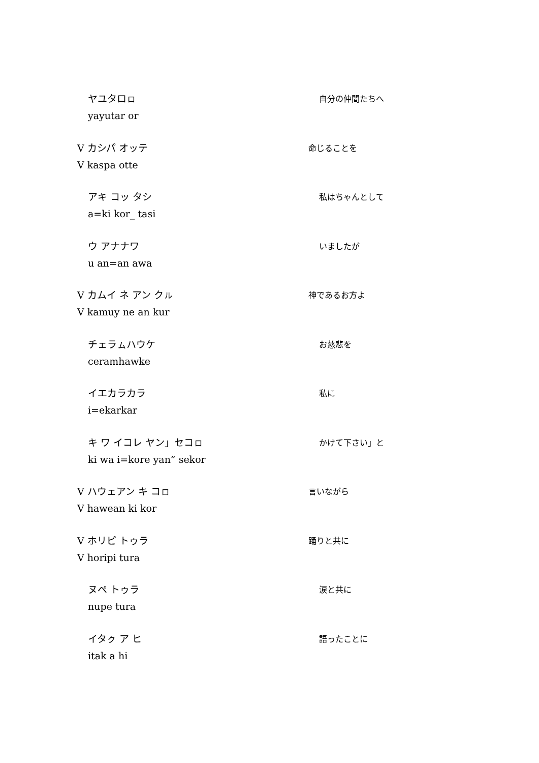ヤユタロㇿ
yayutar or
自分の仲間たちへ
V カシパ オッテ
V kaspa otte
命じることを
アキ コッ タシ
a=ki kor_ tasi
私はちゃんとして
ウ アナナワ
u an=an awa
いましたが
V カムイ ネ アン クㇽ
V kamuy ne an kur
神であるお方よ
チェラㇺハウケ
ceramhawke
お慈悲を
イエカラカラ
i=ekarkar
私に
キ ワ イコレ ヤン」セコㇿ
ki wa i=kore yan” sekor
かけて下さい」と
V ハウェアン キ コㇿ
V hawean ki kor
言いながら
V ホリピ トゥラ
V horipi tura
踊りと共に
ヌペ トゥラ
nupe tura
涙と共に
イタㇰ ア ヒ
itak a hi
語ったことに